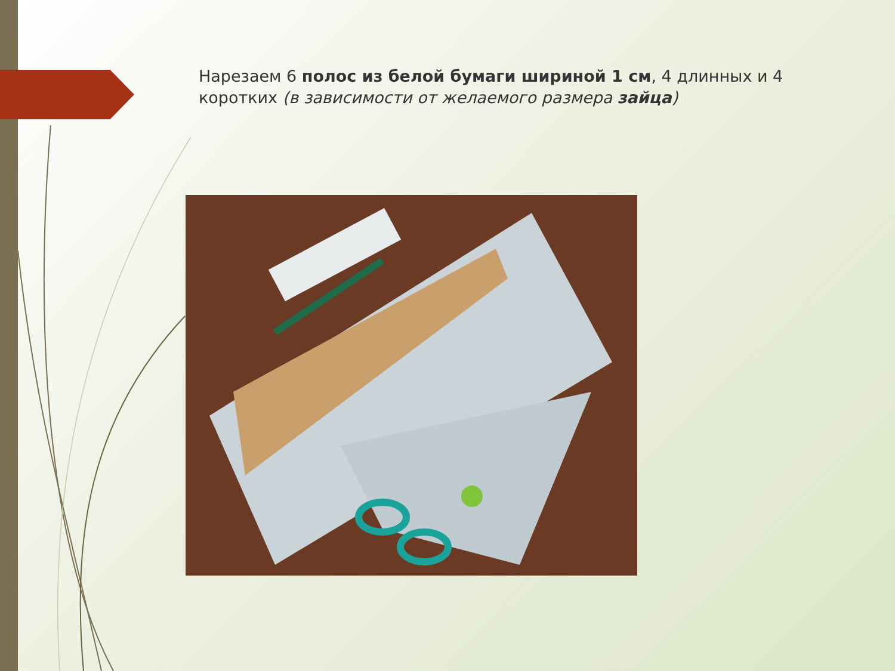Нарезаем 6 полос из белой бумаги шириной 1 см, 4 длинных и 4 коротких (в зависимости от желаемого размера зайца)